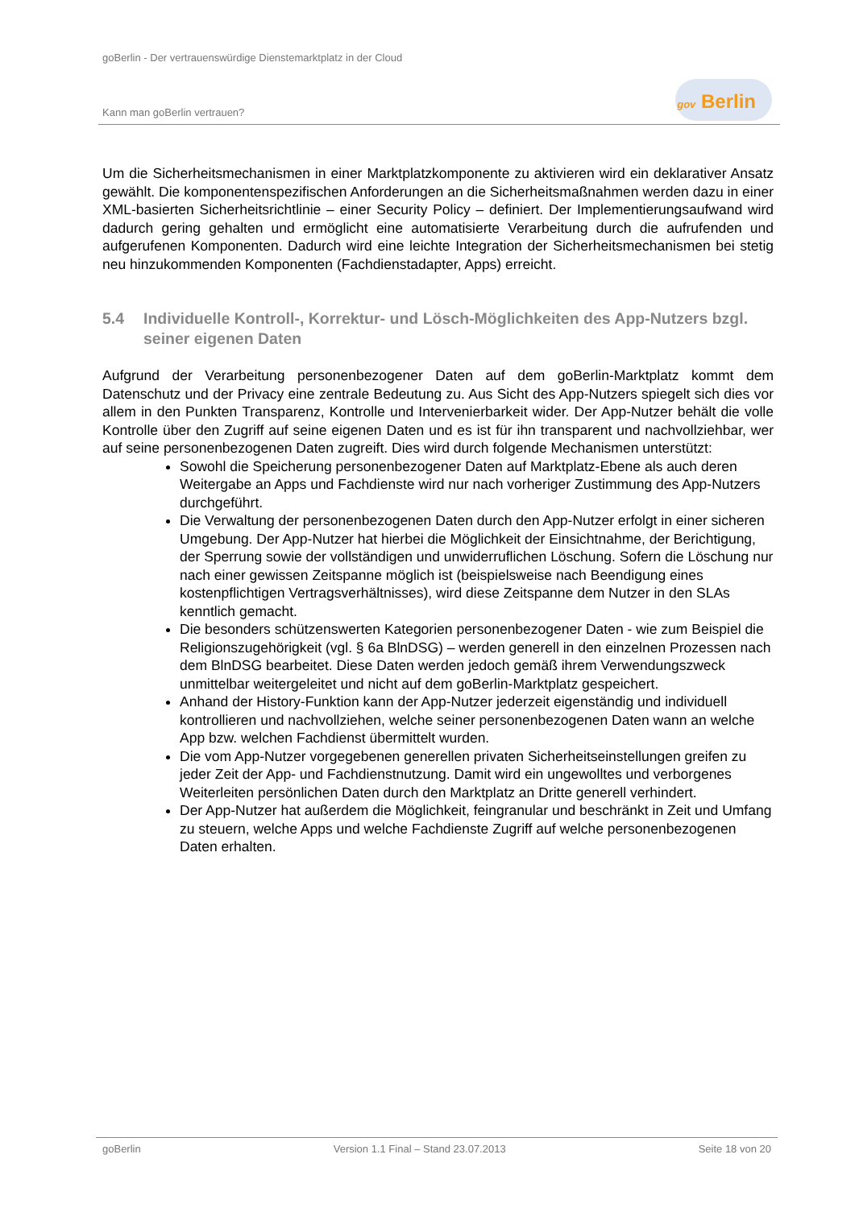goBerlin - Der vertrauenswürdige Dienstemarktplatz in der Cloud
Kann man goBerlin vertrauen?
gov Berlin
Um die Sicherheitsmechanismen in einer Marktplatzkomponente zu aktivieren wird ein deklarativer Ansatz gewählt. Die komponentenspezifischen Anforderungen an die Sicherheitsmaßnahmen werden dazu in einer XML-basierten Sicherheitsrichtlinie – einer Security Policy – definiert. Der Implementierungsaufwand wird dadurch gering gehalten und ermöglicht eine automatisierte Verarbeitung durch die aufrufenden und aufgerufenen Komponenten. Dadurch wird eine leichte Integration der Sicherheitsmechanismen bei stetig neu hinzukommenden Komponenten (Fachdienstadapter, Apps) erreicht.
5.4 Individuelle Kontroll-, Korrektur- und Lösch-Möglichkeiten des App-Nutzers bzgl. seiner eigenen Daten
Aufgrund der Verarbeitung personenbezogener Daten auf dem goBerlin-Marktplatz kommt dem Datenschutz und der Privacy eine zentrale Bedeutung zu. Aus Sicht des App-Nutzers spiegelt sich dies vor allem in den Punkten Transparenz, Kontrolle und Intervenierbarkeit wider. Der App-Nutzer behält die volle Kontrolle über den Zugriff auf seine eigenen Daten und es ist für ihn transparent und nachvollziehbar, wer auf seine personenbezogenen Daten zugreift. Dies wird durch folgende Mechanismen unterstützt:
Sowohl die Speicherung personenbezogener Daten auf Marktplatz-Ebene als auch deren Weitergabe an Apps und Fachdienste wird nur nach vorheriger Zustimmung des App-Nutzers durchgeführt.
Die Verwaltung der personenbezogenen Daten durch den App-Nutzer erfolgt in einer sicheren Umgebung. Der App-Nutzer hat hierbei die Möglichkeit der Einsichtnahme, der Berichtigung, der Sperrung sowie der vollständigen und unwiderruflichen Löschung. Sofern die Löschung nur nach einer gewissen Zeitspanne möglich ist (beispielsweise nach Beendigung eines kostenpflichtigen Vertragsverhältnisses), wird diese Zeitspanne dem Nutzer in den SLAs kenntlich gemacht.
Die besonders schützenswerten Kategorien personenbezogener Daten - wie zum Beispiel die Religionszugehörigkeit (vgl. § 6a BlnDSG) – werden generell in den einzelnen Prozessen nach dem BlnDSG bearbeitet. Diese Daten werden jedoch gemäß ihrem Verwendungszweck unmittelbar weitergeleitet und nicht auf dem goBerlin-Marktplatz gespeichert.
Anhand der History-Funktion kann der App-Nutzer jederzeit eigenständig und individuell kontrollieren und nachvollziehen, welche seiner personenbezogenen Daten wann an welche App bzw. welchen Fachdienst übermittelt wurden.
Die vom App-Nutzer vorgegebenen generellen privaten Sicherheitseinstellungen greifen zu jeder Zeit der App- und Fachdienstnutzung. Damit wird ein ungewolltes und verborgenes Weiterleiten persönlichen Daten durch den Marktplatz an Dritte generell verhindert.
Der App-Nutzer hat außerdem die Möglichkeit, feingranular und beschränkt in Zeit und Umfang zu steuern, welche Apps und welche Fachdienste Zugriff auf welche personenbezogenen Daten erhalten.
goBerlin Version 1.1 Final – Stand 23.07.2013 Seite 18 von 20